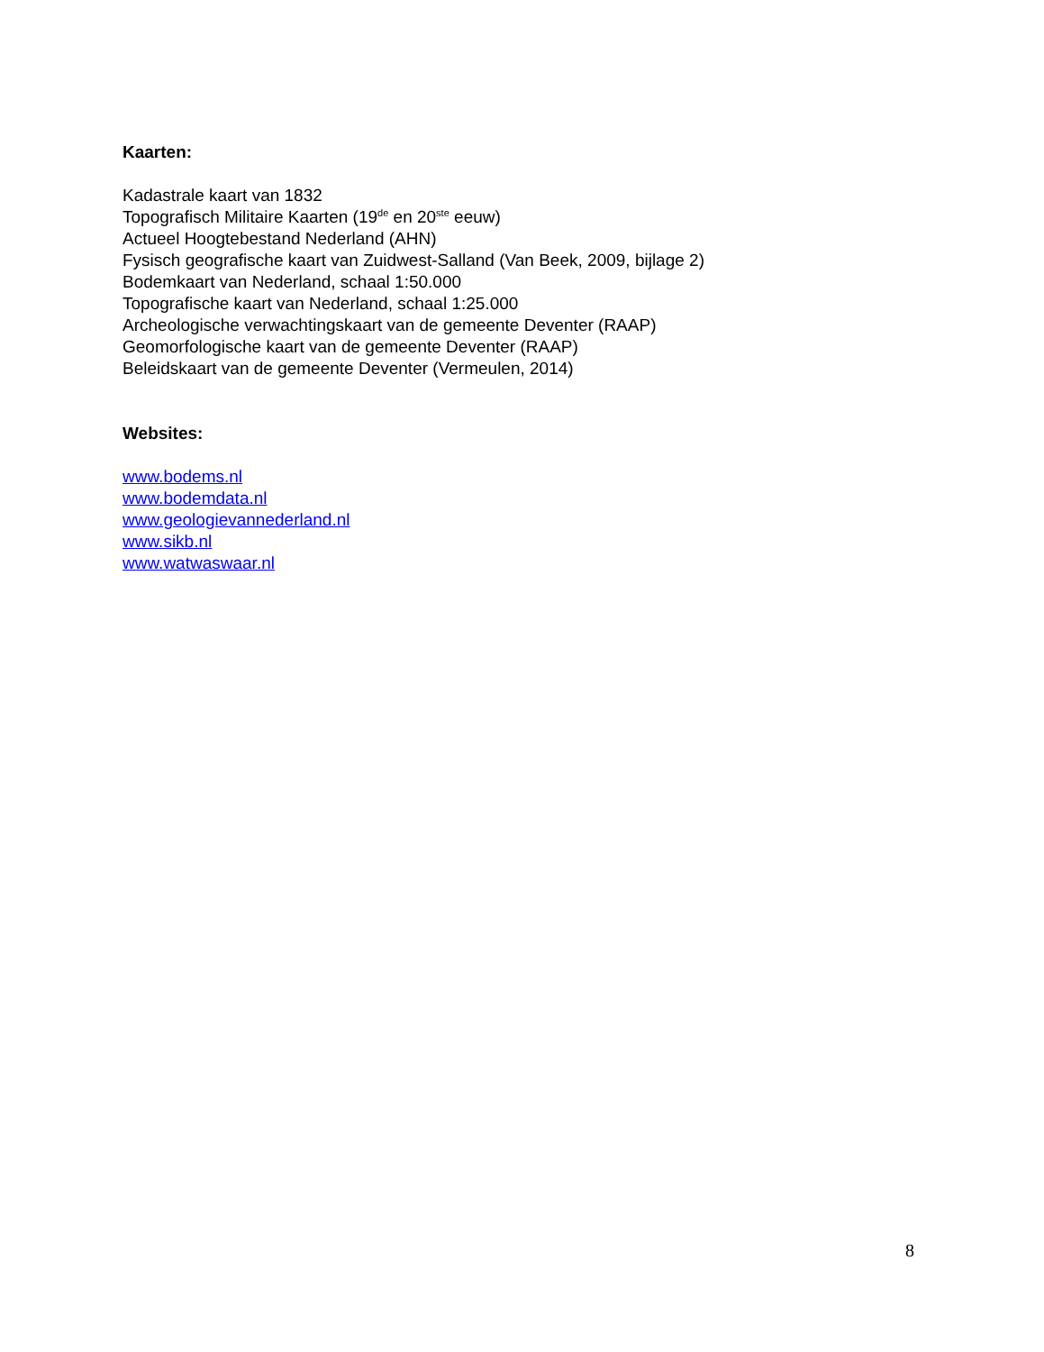Kaarten:
Kadastrale kaart van 1832
Topografisch Militaire Kaarten (19<sup>de</sup> en 20<sup>ste</sup> eeuw)
Actueel Hoogtebestand Nederland (AHN)
Fysisch geografische kaart van Zuidwest-Salland (Van Beek, 2009, bijlage 2)
Bodemkaart van Nederland, schaal 1:50.000
Topografische kaart van Nederland, schaal 1:25.000
Archeologische verwachtingskaart van de gemeente Deventer (RAAP)
Geomorfologische kaart van de gemeente Deventer (RAAP)
Beleidskaart van de gemeente Deventer (Vermeulen, 2014)
Websites:
www.bodems.nl
www.bodemdata.nl
www.geologievannederland.nl
www.sikb.nl
www.watwaswaar.nl
8